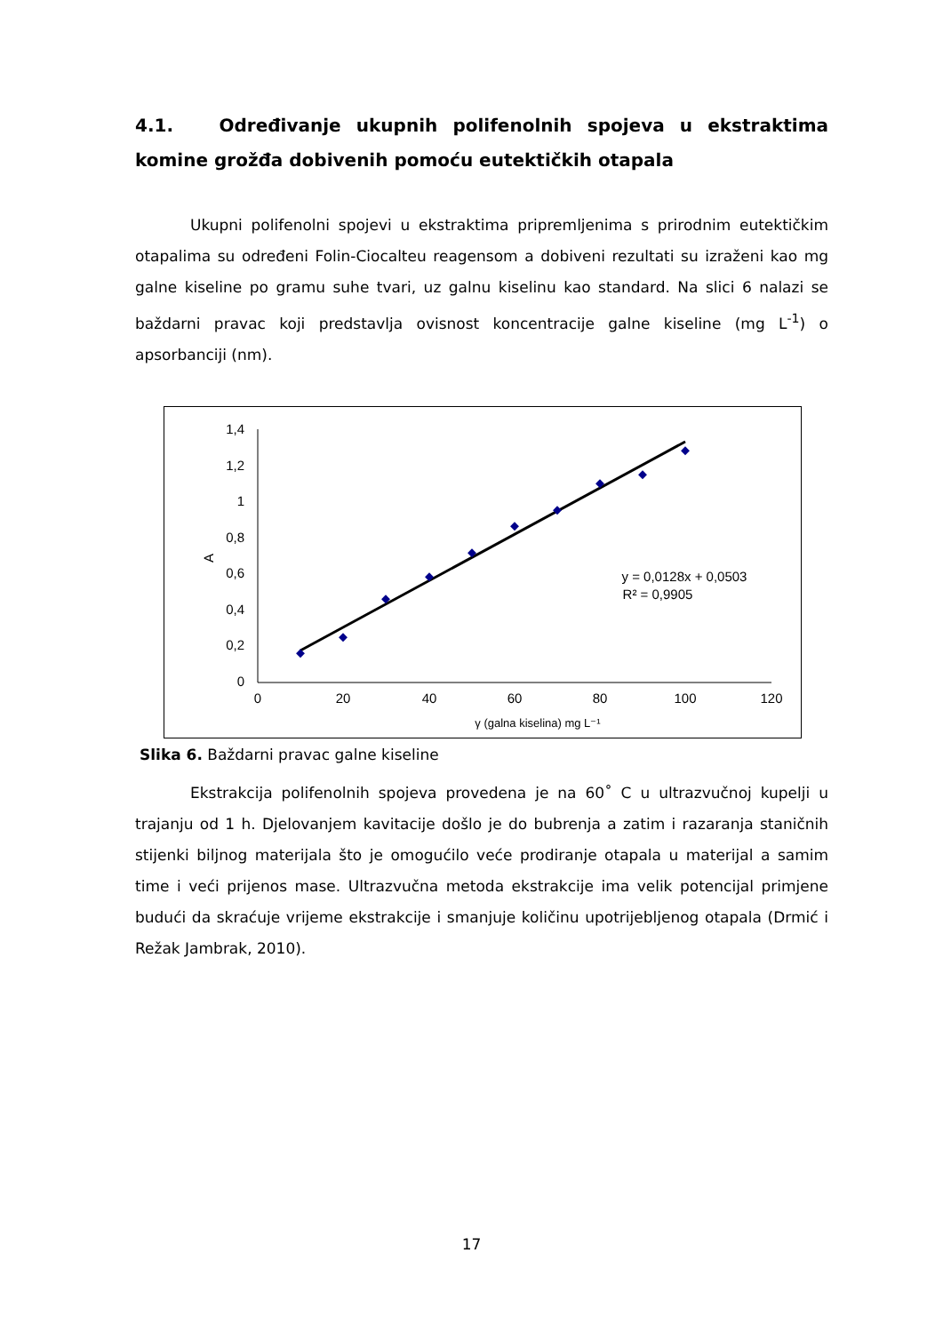4.1. Određivanje ukupnih polifenolnih spojeva u ekstraktima komine grožđa dobivenih pomoću eutektičkih otapala
Ukupni polifenolni spojevi u ekstraktima pripremljenima s prirodnim eutektičkim otapalima su određeni Folin-Ciocalteu reagensom a dobiveni rezultati su izraženi kao mg galne kiseline po gramu suhe tvari, uz galnu kiselinu kao standard. Na slici 6 nalazi se baždarni pravac koji predstavlja ovisnost koncentracije galne kiseline (mg L<sup>-1</sup>) o apsorbanciji (nm).
1,4
1,2
1
0,8
0,6
0,4
0,2
0
0
20
40
60
80
100
120
γ (galna kiselina) mg L⁻¹
y = 0,0128x + 0,0503
R² = 0,9905
A
Slika 6. Baždarni pravac galne kiseline
Ekstrakcija polifenolnih spojeva provedena je na 60˚ C u ultrazvučnoj kupelji u trajanju od 1 h. Djelovanjem kavitacije došlo je do bubrenja a zatim i razaranja staničnih stijenki biljnog materijala što je omogućilo veće prodiranje otapala u materijal a samim time i veći prijenos mase. Ultrazvučna metoda ekstrakcije ima velik potencijal primjene budući da skraćuje vrijeme ekstrakcije i smanjuje količinu upotrijebljenog otapala (Drmić i Režak Jambrak, 2010).
17